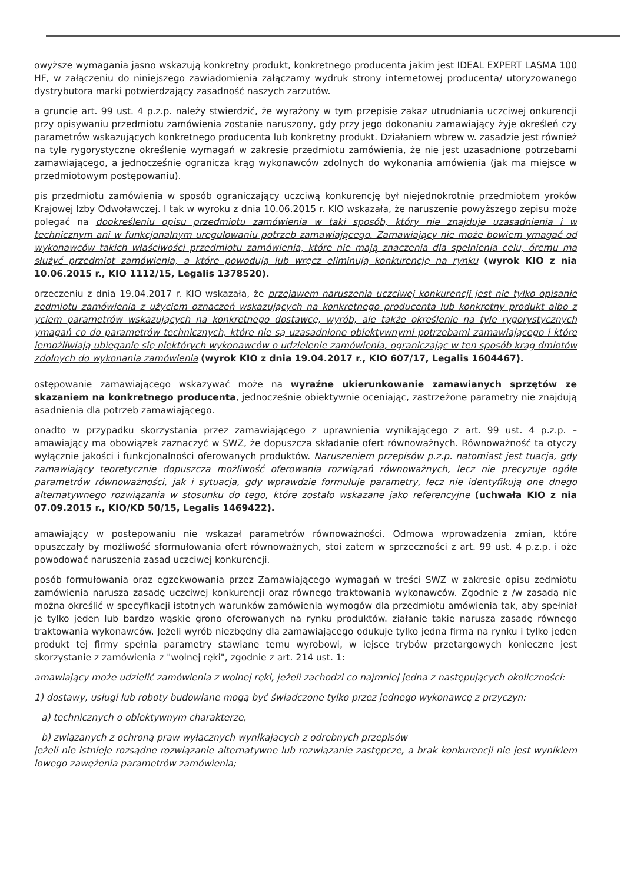owyższe wymagania jasno wskazują konkretny produkt, konkretnego producenta jakim jest IDEAL EXPERT LASMA 100 HF, w załączeniu do niniejszego zawiadomienia załączamy wydruk strony internetowej producenta/ utoryzowanego dystrybutora marki potwierdzający zasadność naszych zarzutów.
a gruncie art. 99 ust. 4 p.z.p. należy stwierdzić, że wyrażony w tym przepisie zakaz utrudniania uczciwej onkurencji przy opisywaniu przedmiotu zamówienia zostanie naruszony, gdy przy jego dokonaniu zamawiający żyje określeń czy parametrów wskazujących konkretnego producenta lub konkretny produkt. Działaniem wbrew w. zasadzie jest również na tyle rygorystyczne określenie wymagań w zakresie przedmiotu zamówienia, że nie jest uzasadnione potrzebami zamawiającego, a jednocześnie ogranicza krąg wykonawców zdolnych do wykonania amówienia (jak ma miejsce w przedmiotowym postępowaniu).
pis przedmiotu zamówienia w sposób ograniczający uczciwą konkurencję był niejednokrotnie przedmiotem yroków Krajowej Izby Odwoławczej. I tak w wyroku z dnia 10.06.2015 r. KIO wskazała, że naruszenie powyższego zepisu może polegać na dookreśleniu opisu przedmiotu zamówienia w taki sposób, który nie znajduje uzasadnienia i w technicznym ani w funkcjonalnym uregulowaniu potrzeb zamawiającego. Zamawiający nie może bowiem ymagać od wykonawców takich właściwości przedmiotu zamówienia, które nie mają znaczenia dla spełnienia celu, óremu ma służyć przedmiot zamówienia, a które powodują lub wręcz eliminują konkurencję na rynku (wyrok KIO z nia 10.06.2015 r., KIO 1112/15, Legalis 1378520).
orzeczeniu z dnia 19.04.2017 r. KIO wskazała, że przejawem naruszenia uczciwej konkurencji jest nie tylko opisanie zedmiotu zamówienia z użyciem oznaczeń wskazujących na konkretnego producenta lub konkretny produkt albo z yciem parametrów wskazujących na konkretnego dostawcę, wyrób, ale także określenie na tyle rygorystycznych ymagań co do parametrów technicznych, które nie są uzasadnione obiektywnymi potrzebami zamawiającego i które iemożliwiają ubieganie się niektórych wykonawców o udzielenie zamówienia, ograniczając w ten sposób krąg dmiotów zdolnych do wykonania zamówienia (wyrok KIO z dnia 19.04.2017 r., KIO 607/17, Legalis 1604467).
ostępowanie zamawiającego wskazywać może na wyraźne ukierunkowanie zamawianych sprzętów ze skazaniem na konkretnego producenta, jednocześnie obiektywnie oceniając, zastrzeżone parametry nie znajdują asadnienia dla potrzeb zamawiającego.
onadto w przypadku skorzystania przez zamawiającego z uprawnienia wynikającego z art. 99 ust. 4 p.z.p. – amawiający ma obowiązek zaznaczyć w SWZ, że dopuszcza składanie ofert równoważnych. Równoważność ta otyczy wyłącznie jakości i funkcjonalności oferowanych produktów. Naruszeniem przepisów p.z.p. natomiast jest tuacja, gdy zamawiający teoretycznie dopuszcza możliwość oferowania rozwiązań równoważnych, lecz nie precyzuje ogóle parametrów równoważności, jak i sytuacja, gdy wprawdzie formułuje parametry, lecz nie identyfikują one dnego alternatywnego rozwiązania w stosunku do tego, które zostało wskazane jako referencyjne (uchwała KIO z nia 07.09.2015 r., KIO/KD 50/15, Legalis 1469422).
amawiający w postepowaniu nie wskazał parametrów równoważności. Odmowa wprowadzenia zmian, które opuszczały by możliwość sformułowania ofert równoważnych, stoi zatem w sprzeczności z art. 99 ust. 4 p.z.p. i oże powodować naruszenia zasad uczciwej konkurencji.
posób formułowania oraz egzekwowania przez Zamawiającego wymagań w treści SWZ w zakresie opisu zedmiotu zamówienia narusza zasadę uczciwej konkurencji oraz równego traktowania wykonawców. Zgodnie z /w zasadą nie można określić w specyfikacji istotnych warunków zamówienia wymogów dla przedmiotu amówienia tak, aby spełniał je tylko jeden lub bardzo wąskie grono oferowanych na rynku produktów. ziałanie takie narusza zasadę równego traktowania wykonawców. Jeżeli wyrób niezbędny dla zamawiającego odukuje tylko jedna firma na rynku i tylko jeden produkt tej firmy spełnia parametry stawiane temu wyrobowi, w iejsce trybów przetargowych konieczne jest skorzystanie z zamówienia z "wolnej ręki", zgodnie z art. 214 ust. 1:
amawiający może udzielić zamówienia z wolnej ręki, jeżeli zachodzi co najmniej jedna z następujących okoliczności:
1) dostawy, usługi lub roboty budowlane mogą być świadczone tylko przez jednego wykonawcę z przyczyn:
a) technicznych o obiektywnym charakterze,
b) związanych z ochroną praw wyłącznych wynikających z odrębnych przepisów
jeżeli nie istnieje rozsądne rozwiązanie alternatywne lub rozwiązanie zastępcze, a brak konkurencji nie jest wynikiem lowego zawężenia parametrów zamówienia;